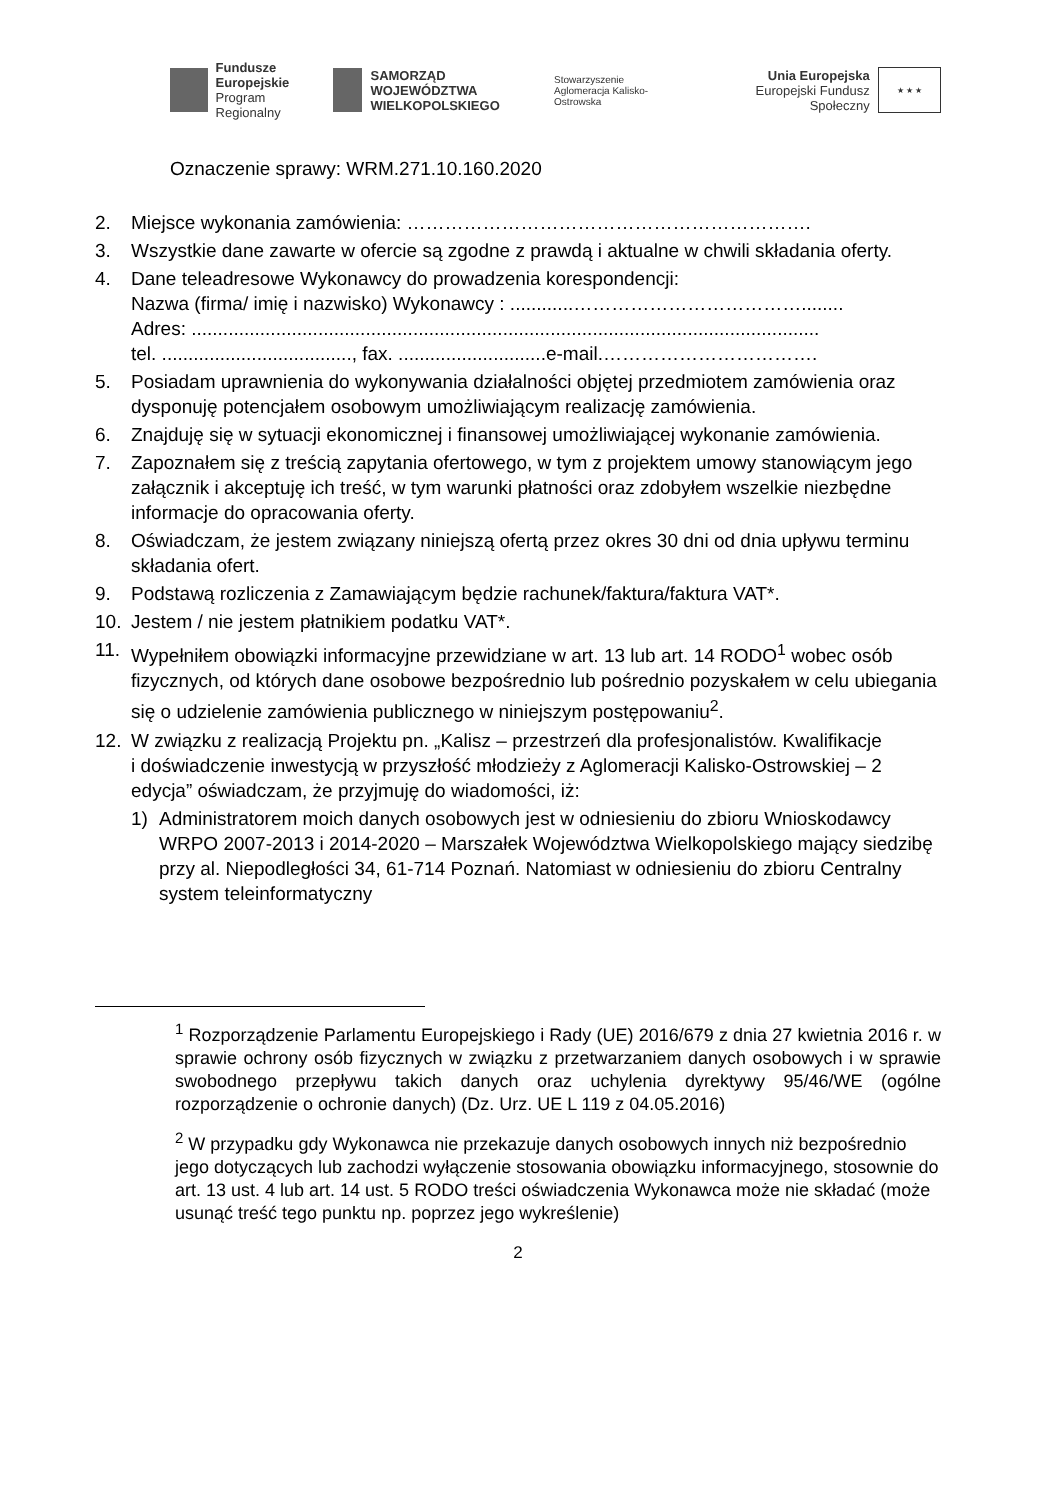Fundusze
Europejskie
Program Regionalny
SAMORZĄD WOJEWÓDZTWA
WIELKOPOLSKIEGO
Stowarzyszenie
Aglomeracja Kalisko-Ostrowska
Unia Europejska
Europejski Fundusz Społeczny
★ ★ ★
Oznaczenie sprawy: WRM.271.10.160.2020
2. Miejsce wykonania zamówienia: ……………………………………………………….
3. Wszystkie dane zawarte w ofercie są zgodne z prawdą i aktualne w chwili składania oferty.
4. Dane teleadresowe Wykonawcy do prowadzenia korespondencji:
Nazwa (firma/ imię i nazwisko) Wykonawcy : ............………………………………........
Adres: .......................................................................................................................
tel. ...................................., fax. ............................e-mail.…………………………….
5. Posiadam uprawnienia do wykonywania działalności objętej przedmiotem zamówienia oraz dysponuję potencjałem osobowym umożliwiającym realizację zamówienia.
6. Znajduję się w sytuacji ekonomicznej i finansowej umożliwiającej wykonanie zamówienia.
7. Zapoznałem się z treścią zapytania ofertowego, w tym z projektem umowy stanowiącym jego załącznik i akceptuję ich treść, w tym warunki płatności oraz zdobyłem wszelkie niezbędne informacje do opracowania oferty.
8. Oświadczam, że jestem związany niniejszą ofertą przez okres 30 dni od dnia upływu terminu składania ofert.
9. Podstawą rozliczenia z Zamawiającym będzie rachunek/faktura/faktura VAT*.
10. Jestem / nie jestem płatnikiem podatku VAT*.
11. Wypełniłem obowiązki informacyjne przewidziane w art. 13 lub art. 14 RODO<sup>1</sup> wobec osób fizycznych, od których dane osobowe bezpośrednio lub pośrednio pozyskałem w celu ubiegania się o udzielenie zamówienia publicznego w niniejszym postępowaniu<sup>2</sup>.
12. W związku z realizacją Projektu pn. „Kalisz – przestrzeń dla profesjonalistów. Kwalifikacje
i doświadczenie inwestycją w przyszłość młodzieży z Aglomeracji Kalisko-Ostrowskiej – 2 edycja” oświadczam, że przyjmuję do wiadomości, iż:
1) Administratorem moich danych osobowych jest w odniesieniu do zbioru Wnioskodawcy WRPO 2007-2013 i 2014-2020 – Marszałek Województwa Wielkopolskiego mający siedzibę przy al. Niepodległości 34, 61-714 Poznań. Natomiast w odniesieniu do zbioru Centralny system teleinformatyczny
<sup>1</sup> Rozporządzenie Parlamentu Europejskiego i Rady (UE) 2016/679 z dnia 27 kwietnia 2016 r. w sprawie ochrony osób fizycznych w związku z przetwarzaniem danych osobowych i w sprawie swobodnego przepływu takich danych oraz uchylenia dyrektywy 95/46/WE (ogólne rozporządzenie o ochronie danych) (Dz. Urz. UE L 119 z 04.05.2016)
<sup>2</sup> W przypadku gdy Wykonawca nie przekazuje danych osobowych innych niż bezpośrednio jego dotyczących lub zachodzi wyłączenie stosowania obowiązku informacyjnego, stosownie do art. 13 ust. 4 lub art. 14 ust. 5 RODO treści oświadczenia Wykonawca może nie składać (może usunąć treść tego punktu np. poprzez jego wykreślenie)
2